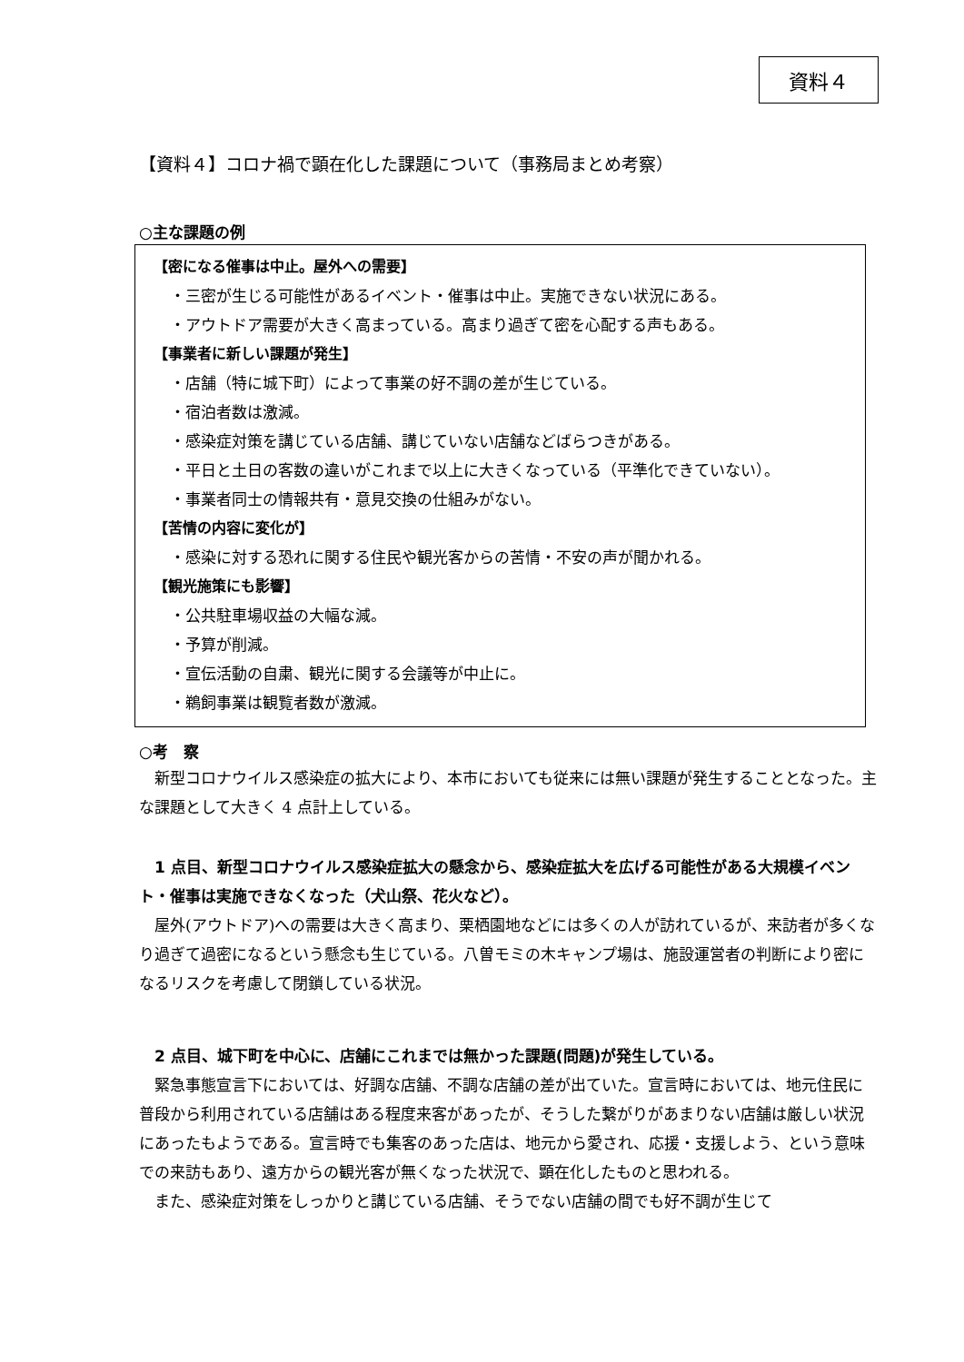資料４
【資料４】コロナ禍で顕在化した課題について（事務局まとめ考察）
○主な課題の例
【密になる催事は中止。屋外への需要】
・三密が生じる可能性があるイベント・催事は中止。実施できない状況にある。
・アウトドア需要が大きく高まっている。高まり過ぎて密を心配する声もある。
【事業者に新しい課題が発生】
・店舗（特に城下町）によって事業の好不調の差が生じている。
・宿泊者数は激減。
・感染症対策を講じている店舗、講じていない店舗などばらつきがある。
・平日と土日の客数の違いがこれまで以上に大きくなっている（平準化できていない）。
・事業者同士の情報共有・意見交換の仕組みがない。
【苦情の内容に変化が】
・感染に対する恐れに関する住民や観光客からの苦情・不安の声が聞かれる。
【観光施策にも影響】
・公共駐車場収益の大幅な減。
・予算が削減。
・宣伝活動の自粛、観光に関する会議等が中止に。
・鵜飼事業は観覧者数が激減。
○考　察
新型コロナウイルス感染症の拡大により、本市においても従来には無い課題が発生することとなった。主な課題として大きく 4 点計上している。
1 点目、新型コロナウイルス感染症拡大の懸念から、感染症拡大を広げる可能性がある大規模イベント・催事は実施できなくなった（犬山祭、花火など）。
屋外(アウトドア)への需要は大きく高まり、栗栖園地などには多くの人が訪れているが、来訪者が多くなり過ぎて過密になるという懸念も生じている。八曽モミの木キャンプ場は、施設運営者の判断により密になるリスクを考慮して閉鎖している状況。
2 点目、城下町を中心に、店舗にこれまでは無かった課題(問題)が発生している。
緊急事態宣言下においては、好調な店舗、不調な店舗の差が出ていた。宣言時においては、地元住民に普段から利用されている店舗はある程度来客があったが、そうした繋がりがあまりない店舗は厳しい状況にあったもようである。宣言時でも集客のあった店は、地元から愛され、応援・支援しよう、という意味での来訪もあり、遠方からの観光客が無くなった状況で、顕在化したものと思われる。
また、感染症対策をしっかりと講じている店舗、そうでない店舗の間でも好不調が生じて